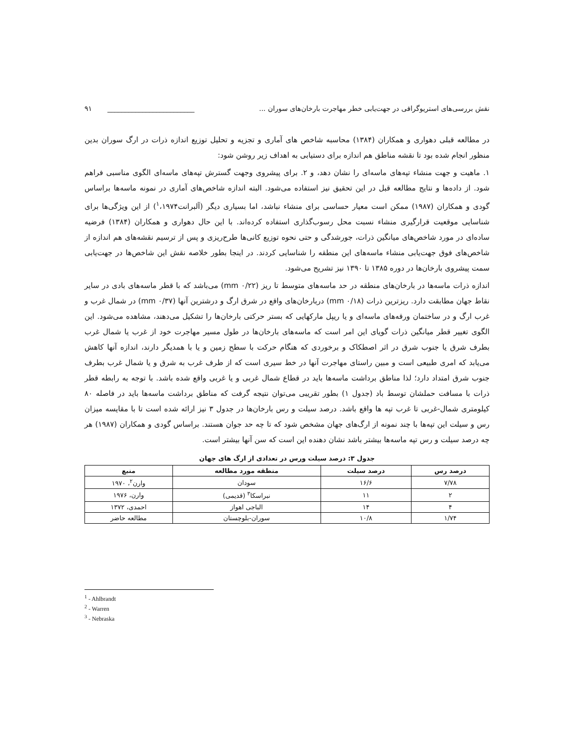نقش بررسی‌های استریوگرافی در جهت‌یابی خطر مهاجرت بارخان‌های سوران ... _________________________ ۹۱
در مطالعه قبلی دهواری و همکاران (۱۳۸۴) محاسبه شاخص های آماری و تجزیه و تحلیل توزیع اندازه ذرات در ارگ سوران بدین منظور انجام شده بود تا نقشه مناطق هم اندازه برای دستیابی به اهداف زیر روشن شود:
۱. ماهیت و جهت منشاء تپه‌های ماسه‌ای را نشان دهد، و ۲. برای پیشروی وجهت گسترش تپه‌های ماسه‌ای الگوی مناسبی فراهم شود. از داده‌ها و نتایج مطالعه قبل در این تحقیق نیز استفاده می‌شود. البته اندازه شاخص‌های آماری در نمونه ماسه‌ها براساس گودی و همکاران (۱۹۸۷) ممکن است معیار حساسی برای منشاء نباشد، اما بسیاری دیگر (آلبرانت<sup>۱</sup>،۱۹۷۴) از این ویژگی‌ها برای شناسایی موقعیت قرارگیری منشاء نسبت محل رسوب‌گذاری استفاده کرده‌اند. با این حال دهواری و همکاران (۱۳۸۴) فرضیه ساده‌ای در مورد شاخص‌های میانگین ذرات، جورشدگی و حتی نحوه توزیع کانی‌ها طرح‌ریزی و پس از ترسیم نقشه‌های هم اندازه از شاخص‌های فوق جهت‌یابی منشاء ماسه‌های این منطقه را شناسایی کردند. در اینجا بطور خلاصه نقش این شاخص‌ها در جهت‌یابی سمت پیشروی بارخان‌ها در دوره ۱۳۸۵ تا ۱۳۹۰ نیز تشریح می‌شود.
اندازه ذرات ماسه‌ها در بارخان‌های منطقه در حد ماسه‌های متوسط تا ریز (mm ۰/۲۲) می‌باشد که با قطر ماسه‌های بادی در سایر نقاط جهان مطابقت دارد. ریزترین ذرات (mm ۰/۱۸) دربارخان‌های واقع در شرق ارگ و درشترین آنها (mm ۰/۳۷) در شمال غرب و غرب ارگ و در ساختمان ورقه‌های ماسه‌ای و یا ریپل مارکهایی که بستر حرکتی بارخان‌ها را تشکیل می‌دهند، مشاهده می‌شود. این الگوی تغییر قطر میانگین ذرات گویای این امر است که ماسه‌های بارخان‌ها در طول مسیر مهاجرت خود از غرب یا شمال غرب بطرف شرق یا جنوب شرق در اثر اصطکاک و برخوردی که هنگام حرکت با سطح زمین و یا با همدیگر دارند، اندازه آنها کاهش می‌یابد که امری طبیعی است و مبین راستای مهاجرت آنها در خط سیری است که از طرف غرب به شرق و یا شمال غرب بطرف جنوب شرق امتداد دارد؛ لذا مناطق برداشت ماسه‌ها باید در قطاع شمال غربی و یا غربی واقع شده باشد. با توجه به رابطه قطر ذرات با مسافت حملشان توسط باد (جدول ۱) بطور تقریبی می‌توان نتیجه گرفت که مناطق برداشت ماسه‌ها باید در فاصله ۸۰ کیلومتری شمال-غربی تا غرب تپه ها واقع باشد. درصد سیلت و رس بارخان‌ها در جدول ۳ نیز ارائه شده است تا با مقایسه میزان رس و سیلت این تپه‌ها با چند نمونه از ارگ‌های جهان مشخص شود که تا چه حد جوان هستند. براساس گودی و همکاران (۱۹۸۷) هر چه درصد سیلت و رس تپه ماسه‌ها بیشتر باشد نشان دهنده این است که سن آنها بیشتر است.
جدول ۳: درصد سیلت ورس در تعدادی از ارگ های جهان
| درصد رس | درصد سیلت | منطقه مورد مطالعه | منبع |
| --- | --- | --- | --- |
| ۷/۷۸ | ۱۶/۶ | سودان | وارن<sup>۲</sup>، ۱۹۷۰ |
| ۲ | ۱۱ | نبراسکا<sup>۳</sup> (قدیمی) | وارن، ۱۹۷۶ |
| ۴ | ۱۴ | الباجی اهواز | احمدی، ۱۳۷۲ |
| ۱/۷۴ | ۱۰/۸ | سوران-بلوچستان | مطالعه حاضر |
<sup>1</sup> - Ahlbrandt
<sup>2</sup> - Warren
<sup>3</sup> - Nebraska